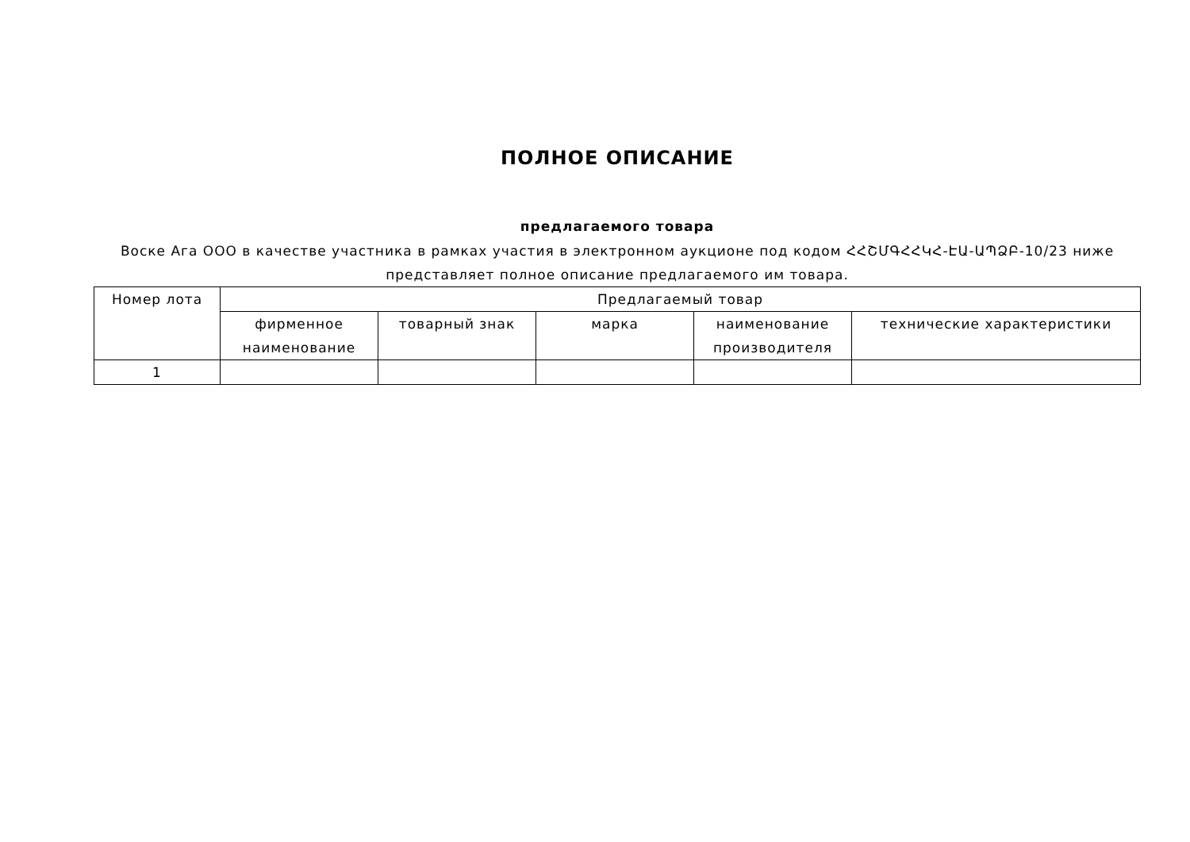ПОЛНОЕ ОПИСАНИЕ
предлагаемого товара
Воске Ага ООО в качестве участника в рамках участия в электронном аукционе под кодом ՀՀՇՄԳՀՀԿՀ-ԷԱ-ԱՊՁԲ-10/23 ниже представляет полное описание предлагаемого им товара.
| Номер лота | Предлагаемый товар | | | | |
| --- | --- | --- | --- | --- | --- |
| | фирменное наименование | товарный знак | марка | наименование производителя | технические характеристики |
| 1 | | | | | |